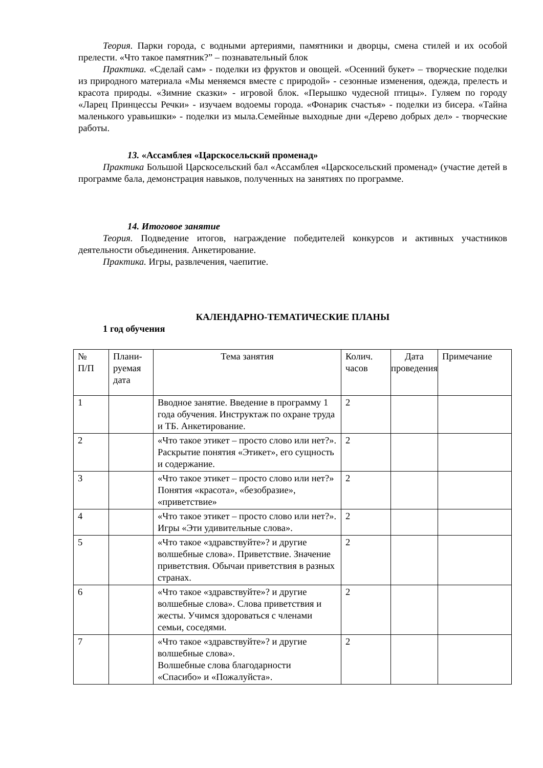Теория. Парки города, с водными артериями, памятники и дворцы, смена стилей и их особой прелести. «Что такое памятник?” – познавательный блок
Практика. «Сделай сам» - поделки из фруктов и овощей. «Осенний букет» – творческие поделки из природного материала «Мы меняемся вместе с природой» - сезонные изменения, одежда, прелесть и красота природы. «Зимние сказки» - игровой блок. «Перышко чудесной птицы». Гуляем по городу «Ларец Принцессы Речки» - изучаем водоемы города. «Фонарик счастья» - поделки из бисера. «Тайна маленького уравьишки» - поделки из мыла.Семейные выходные дни «Дерево добрых дел» - творческие работы.
13. «Ассамблея «Царскосельский променад»
Практика Большой Царскосельский бал «Ассамблея «Царскосельский променад» (участие детей в программе бала, демонстрация навыков, полученных на занятиях по программе.
14. Итоговое занятие
Теория. Подведение итогов, награждение победителей конкурсов и активных участников деятельности объединения. Анкетирование.
Практика. Игры, развлечения, чаепитие.
КАЛЕНДАРНО-ТЕМАТИЧЕСКИЕ ПЛАНЫ
1 год обучения
| № П/П | Плани- руемая дата | Тема занятия | Колич. часов | Дата проведения | Примечание |
| 1 | | Вводное занятие. Введение в программу 1 года обучения. Инструктаж по охране труда и ТБ. Анкетирование. | 2 | | |
| 2 | | «Что такое этикет – просто слово или нет?». Раскрытие понятия «Этикет», его сущность и содержание. | 2 | | |
| 3 | | «Что такое этикет – просто слово или нет?» Понятия «красота», «безобразие», «приветствие» | 2 | | |
| 4 | | «Что такое этикет – просто слово или нет?». Игры «Эти удивительные слова». | 2 | | |
| 5 | | «Что такое «здравствуйте»? и другие волшебные слова». Приветствие. Значение приветствия. Обычаи приветствия в разных странах. | 2 | | |
| 6 | | «Что такое «здравствуйте»? и другие волшебные слова». Слова приветствия и жесты. Учимся здороваться с членами семьи, соседями. | 2 | | |
| 7 | | «Что такое «здравствуйте»? и другие волшебные слова». Волшебные слова благодарности «Спасибо» и «Пожалуйста». | 2 | | |